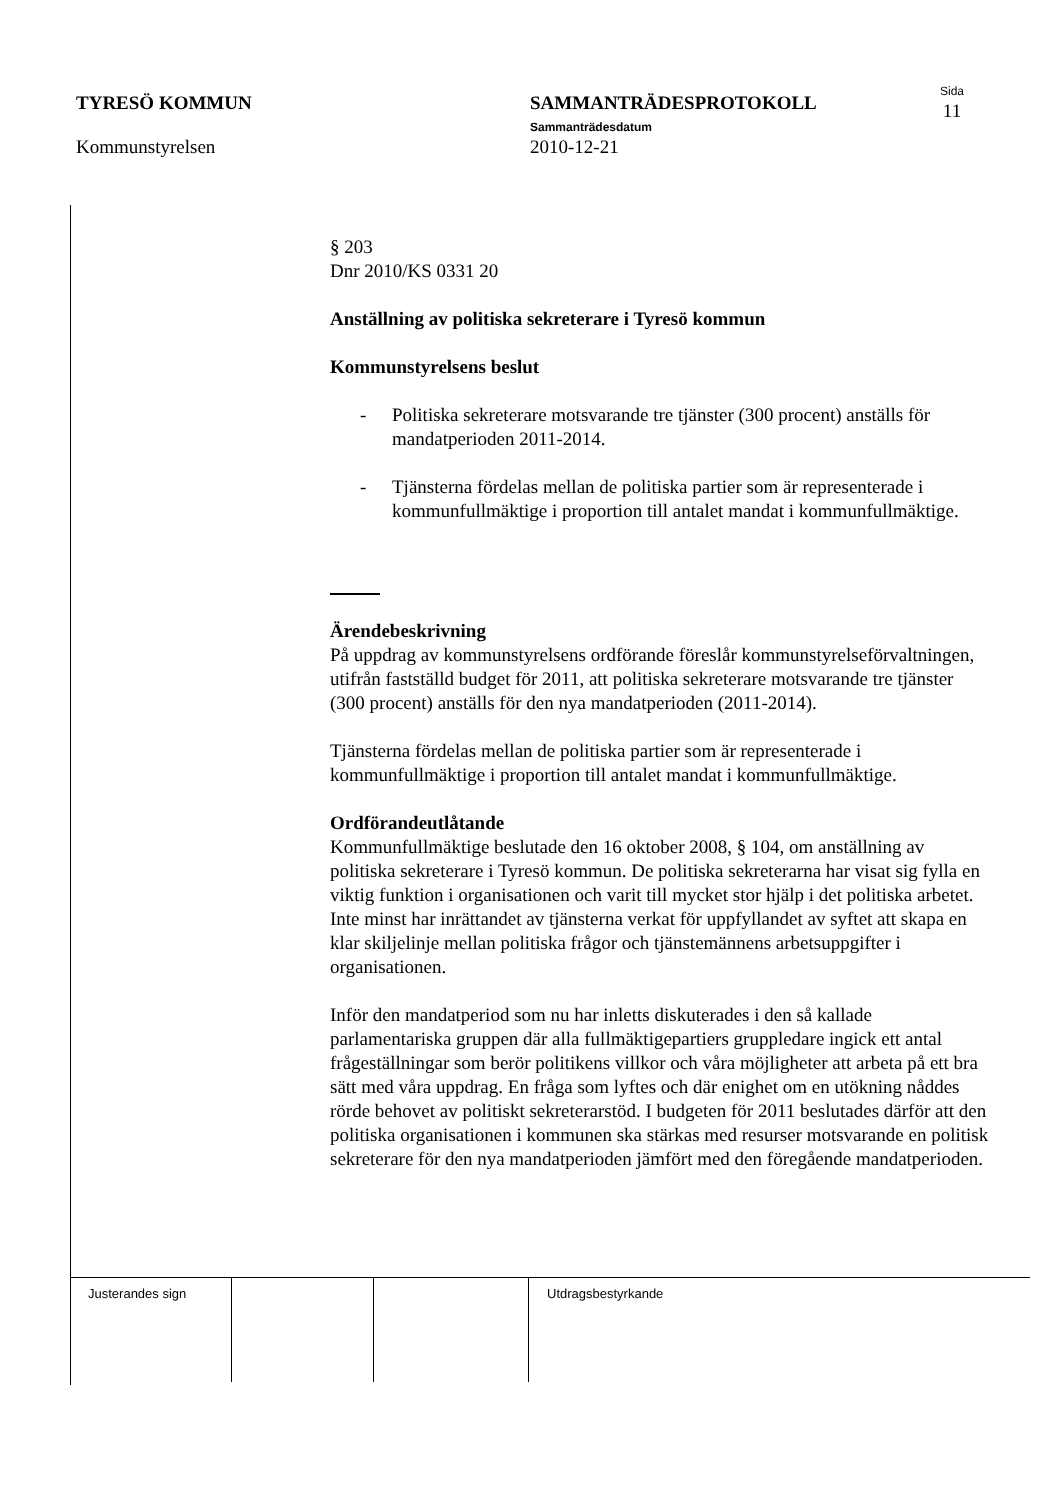TYRESÖ KOMMUN
Kommunstyrelsen
SAMMANTRÄDESPROTOKOLL
Sammanträdesdatum
2010-12-21
Sida
11
§ 203
Dnr 2010/KS 0331 20
Anställning av politiska sekreterare i Tyresö kommun
Kommunstyrelsens beslut
- Politiska sekreterare motsvarande tre tjänster (300 procent) anställs för mandatperioden 2011-2014.
- Tjänsterna fördelas mellan de politiska partier som är representerade i kommunfullmäktige i proportion till antalet mandat i kommunfullmäktige.
Ärendebeskrivning
På uppdrag av kommunstyrelsens ordförande föreslår kommunstyrelseförvaltningen, utifrån fastställd budget för 2011, att politiska sekreterare motsvarande tre tjänster (300 procent) anställs för den nya mandatperioden (2011-2014).
Tjänsterna fördelas mellan de politiska partier som är representerade i kommunfullmäktige i proportion till antalet mandat i kommunfullmäktige.
Ordförandeutlåtande
Kommunfullmäktige beslutade den 16 oktober 2008, § 104, om anställning av politiska sekreterare i Tyresö kommun. De politiska sekreterarna har visat sig fylla en viktig funktion i organisationen och varit till mycket stor hjälp i det politiska arbetet. Inte minst har inrättandet av tjänsterna verkat för uppfyllandet av syftet att skapa en klar skiljelinje mellan politiska frågor och tjänstemännens arbetsuppgifter i organisationen.
Inför den mandatperiod som nu har inletts diskuterades i den så kallade parlamentariska gruppen där alla fullmäktigepartiers gruppledare ingick ett antal frågeställningar som berör politikens villkor och våra möjligheter att arbeta på ett bra sätt med våra uppdrag. En fråga som lyftes och där enighet om en utökning nåddes rörde behovet av politiskt sekreterarstöd. I budgeten för 2011 beslutades därför att den politiska organisationen i kommunen ska stärkas med resurser motsvarande en politisk sekreterare för den nya mandatperioden jämfört med den föregående mandatperioden.
Justerandes sign Utdragsbestyrkande